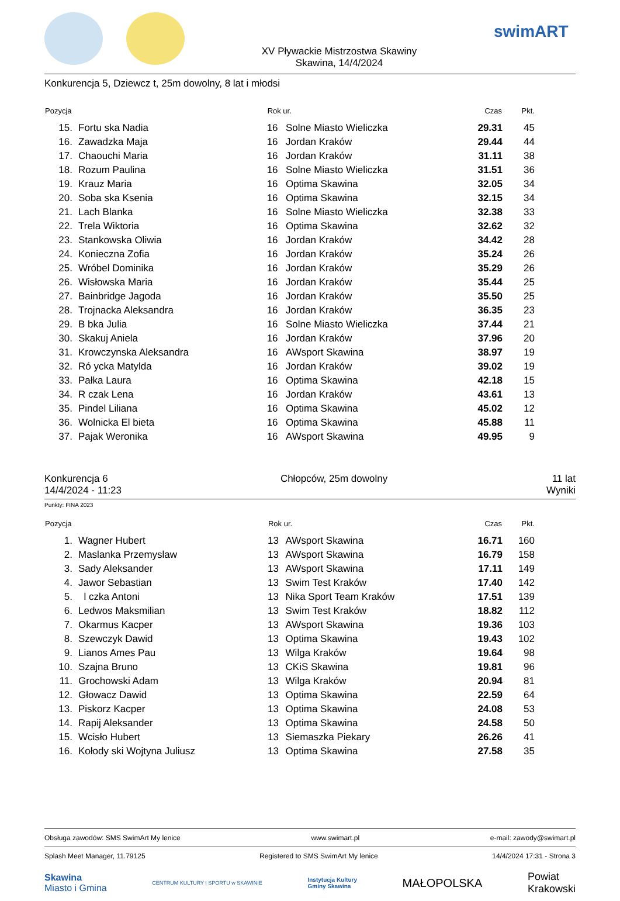XV Pływackie Mistrzostwa Skawiny
Skawina, 14/4/2024
swimART
Konkurencja 5, Dziewcz t, 25m dowolny, 8 lat i młodsi
| Pozycja | | Rok ur. | | Czas | Pkt. |
| --- | --- | --- | --- | --- | --- |
| 15. | Fortu ska Nadia | 16 | Solne Miasto Wieliczka | 29.31 | 45 |
| 16. | Zawadzka Maja | 16 | Jordan Kraków | 29.44 | 44 |
| 17. | Chaouchi Maria | 16 | Jordan Kraków | 31.11 | 38 |
| 18. | Rozum Paulina | 16 | Solne Miasto Wieliczka | 31.51 | 36 |
| 19. | Krauz Maria | 16 | Optima Skawina | 32.05 | 34 |
| 20. | Soba ska Ksenia | 16 | Optima Skawina | 32.15 | 34 |
| 21. | Lach Blanka | 16 | Solne Miasto Wieliczka | 32.38 | 33 |
| 22. | Trela Wiktoria | 16 | Optima Skawina | 32.62 | 32 |
| 23. | Stankowska Oliwia | 16 | Jordan Kraków | 34.42 | 28 |
| 24. | Konieczna Zofia | 16 | Jordan Kraków | 35.24 | 26 |
| 25. | Wróbel Dominika | 16 | Jordan Kraków | 35.29 | 26 |
| 26. | Wisłowska Maria | 16 | Jordan Kraków | 35.44 | 25 |
| 27. | Bainbridge Jagoda | 16 | Jordan Kraków | 35.50 | 25 |
| 28. | Trojnacka Aleksandra | 16 | Jordan Kraków | 36.35 | 23 |
| 29. | B bka Julia | 16 | Solne Miasto Wieliczka | 37.44 | 21 |
| 30. | Skakuj Aniela | 16 | Jordan Kraków | 37.96 | 20 |
| 31. | Krowczynska Aleksandra | 16 | AWsport Skawina | 38.97 | 19 |
| 32. | Ró ycka Matylda | 16 | Jordan Kraków | 39.02 | 19 |
| 33. | Pałka Laura | 16 | Optima Skawina | 42.18 | 15 |
| 34. | R czak Lena | 16 | Jordan Kraków | 43.61 | 13 |
| 35. | Pindel Liliana | 16 | Optima Skawina | 45.02 | 12 |
| 36. | Wolnicka El bieta | 16 | Optima Skawina | 45.88 | 11 |
| 37. | Pajak Weronika | 16 | AWsport Skawina | 49.95 | 9 |
Konkurencja 6
14/4/2024 - 11:23
Chłopców, 25m dowolny 11 lat
Wyniki
Punkty: FINA 2023
| Pozycja | | Rok ur. | | Czas | Pkt. |
| --- | --- | --- | --- | --- | --- |
| 1. | Wagner Hubert | 13 | AWsport Skawina | 16.71 | 160 |
| 2. | Maslanka Przemyslaw | 13 | AWsport Skawina | 16.79 | 158 |
| 3. | Sady Aleksander | 13 | AWsport Skawina | 17.11 | 149 |
| 4. | Jawor Sebastian | 13 | Swim Test Kraków | 17.40 | 142 |
| 5. | l czka Antoni | 13 | Nika Sport Team Kraków | 17.51 | 139 |
| 6. | Ledwos Maksmilian | 13 | Swim Test Kraków | 18.82 | 112 |
| 7. | Okarmus Kacper | 13 | AWsport Skawina | 19.36 | 103 |
| 8. | Szewczyk Dawid | 13 | Optima Skawina | 19.43 | 102 |
| 9. | Lianos Ames Pau | 13 | Wilga Kraków | 19.64 | 98 |
| 10. | Szajna Bruno | 13 | CKiS Skawina | 19.81 | 96 |
| 11. | Grochowski Adam | 13 | Wilga Kraków | 20.94 | 81 |
| 12. | Głowacz Dawid | 13 | Optima Skawina | 22.59 | 64 |
| 13. | Piskorz Kacper | 13 | Optima Skawina | 24.08 | 53 |
| 14. | Rapij Aleksander | 13 | Optima Skawina | 24.58 | 50 |
| 15. | Wcisło Hubert | 13 | Siemaszka Piekary | 26.26 | 41 |
| 16. | Kołody ski Wojtyna Juliusz | 13 | Optima Skawina | 27.58 | 35 |
Obsługa zawodów: SMS SwimArt My lenice www.swimart.pl e-mail: zawody@swimart.pl
Splash Meet Manager, 11.79125 Registered to SMS SwimArt My lenice 14/4/2024 17:31 - Strona 3
Skawina
Miasto i Gmina
CENTRUM KULTURY I SPORTU w SKAWINIE
Instytucja Kultury
Gminy Skawina
MAŁOPOLSKA
Powiat
Krakowski